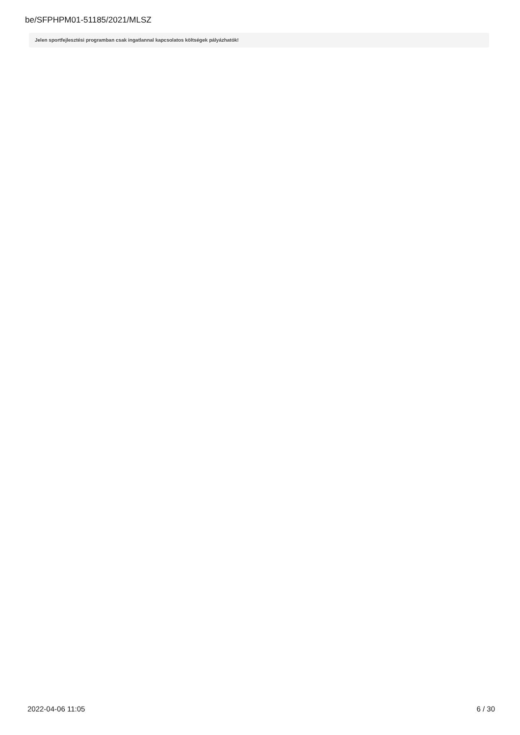be/SFPHPM01-51185/2021/MLSZ
Jelen sportfejlesztési programban csak ingatlannal kapcsolatos költségek pályázhatók!
2022-04-06 11:05 6 / 30